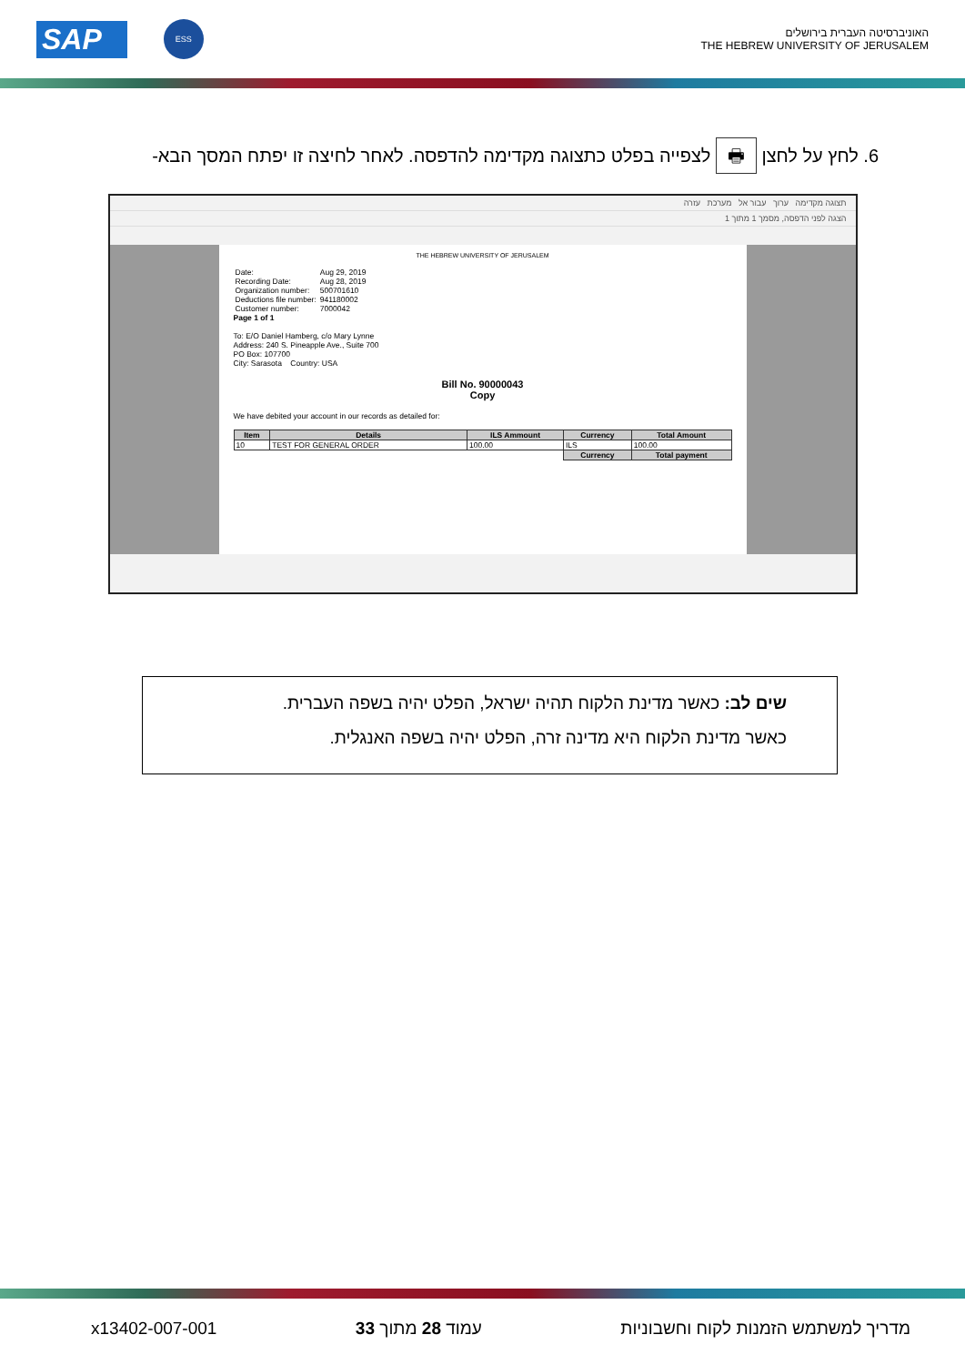SAP ESS
האוניברסיטה העברית בירושלים
THE HEBREW UNIVERSITY OF JERUSALEM
6. לחץ על לחצן 🖶 לצפייה בפלט כתצוגה מקדימה להדפסה. לאחר לחיצה זו יפתח המסך הבא-
תצוגה מקדימה ערוך עבור אל מערכת עזרה
הצגה לפני הדפסה, מסמך 1 מתוך 1
THE HEBREW UNIVERSITY OF JERUSALEM
| Date: | Aug 29, 2019 |
| Recording Date: | Aug 28, 2019 |
| Organization number: | 500701610 |
| Deductions file number: | 941180002 |
| Customer number: | 7000042 |
Page 1 of 1
To: E/O Daniel Hamberg, c/o Mary Lynne
Address: 240 S. Pineapple Ave., Suite 700
PO Box: 107700
City: Sarasota Country: USA
Bill No. 90000043
Copy
We have debited your account in our records as detailed for:
| Item | Details | ILS Ammount | Currency | Total Amount |
| --- | --- | --- | --- | --- |
| 10 | TEST FOR GENERAL ORDER | 100.00 | ILS | 100.00 |
| | | | Currency | Total payment |
שים לב: כאשר מדינת הלקוח תהיה ישראל, הפלט יהיה בשפה העברית.
כאשר מדינת הלקוח היא מדינה זרה, הפלט יהיה בשפה האנגלית.
x13402-007-001 עמוד 28 מתוך 33 מדריך למשתמש הזמנות לקוח וחשבוניות